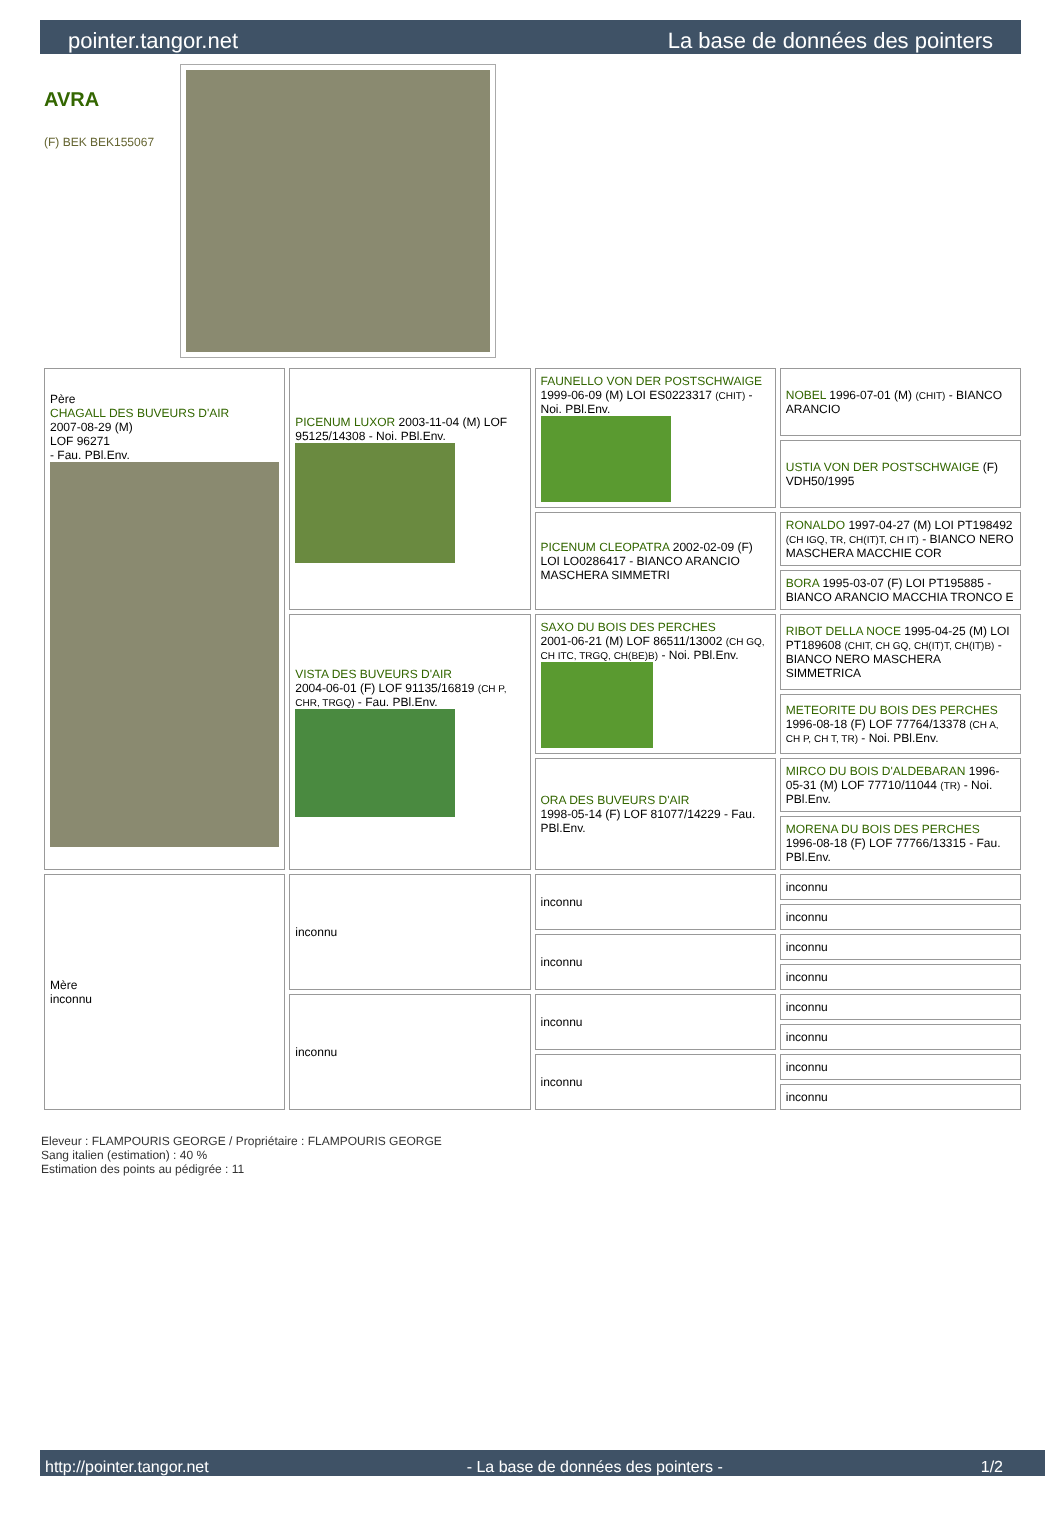pointer.tangor.net La base de données des pointers
AVRA
(F) BEK BEK155067
| Père CHAGALL DES BUVEURS D'AIR 2007-08-29 (M) LOF 96271 - Fau. PBl.Env. | PICENUM LUXOR 2003-11-04 (M) LOF 95125/14308 - Noi. PBl.Env. | FAUNELLO VON DER POSTSCHWAIGE 1999-06-09 (M) LOI ES0223317 (CHIT) - Noi. PBl.Env. | NOBEL 1996-07-01 (M) (CHIT) - BIANCO ARANCIO |
| | | | USTIA VON DER POSTSCHWAIGE (F) VDH50/1995 |
| | | PICENUM CLEOPATRA 2002-02-09 (F) LOI LO0286417 - BIANCO ARANCIO MASCHERA SIMMETRI | RONALDO 1997-04-27 (M) LOI PT198492 (CH IGQ, TR, CH(IT)T, CH IT) - BIANCO NERO MASCHERA MACCHIE COR |
| | | | BORA 1995-03-07 (F) LOI PT195885 - BIANCO ARANCIO MACCHIA TRONCO E |
| | VISTA DES BUVEURS D'AIR 2004-06-01 (F) LOF 91135/16819 (CH P, CHR, TRGQ) - Fau. PBl.Env. | SAXO DU BOIS DES PERCHES 2001-06-21 (M) LOF 86511/13002 (CH GQ, CH ITC, TRGQ, CH(BE)B) - Noi. PBl.Env. | RIBOT DELLA NOCE 1995-04-25 (M) LOI PT189608 (CHIT, CH GQ, CH(IT)T, CH(IT)B) - BIANCO NERO MASCHERA SIMMETRICA |
| | | | METEORITE DU BOIS DES PERCHES 1996-08-18 (F) LOF 77764/13378 (CH A, CH P, CH T, TR) - Noi. PBl.Env. |
| | | ORA DES BUVEURS D'AIR 1998-05-14 (F) LOF 81077/14229 - Fau. PBl.Env. | MIRCO DU BOIS D'ALDEBARAN 1996-05-31 (M) LOF 77710/11044 (TR) - Noi. PBl.Env. |
| | | | MORENA DU BOIS DES PERCHES 1996-08-18 (F) LOF 77766/13315 - Fau. PBl.Env. |
| Mère inconnu | inconnu | inconnu | inconnu |
| | | | inconnu |
| | | inconnu | inconnu |
| | | | inconnu |
| | inconnu | inconnu | inconnu |
| | | | inconnu |
| | | inconnu | inconnu |
| | | | inconnu |
Eleveur : FLAMPOURIS GEORGE / Propriétaire : FLAMPOURIS GEORGE
Sang italien (estimation) : 40 %
Estimation des points au pédigrée : 11
http://pointer.tangor.net - La base de données des pointers - 1/2